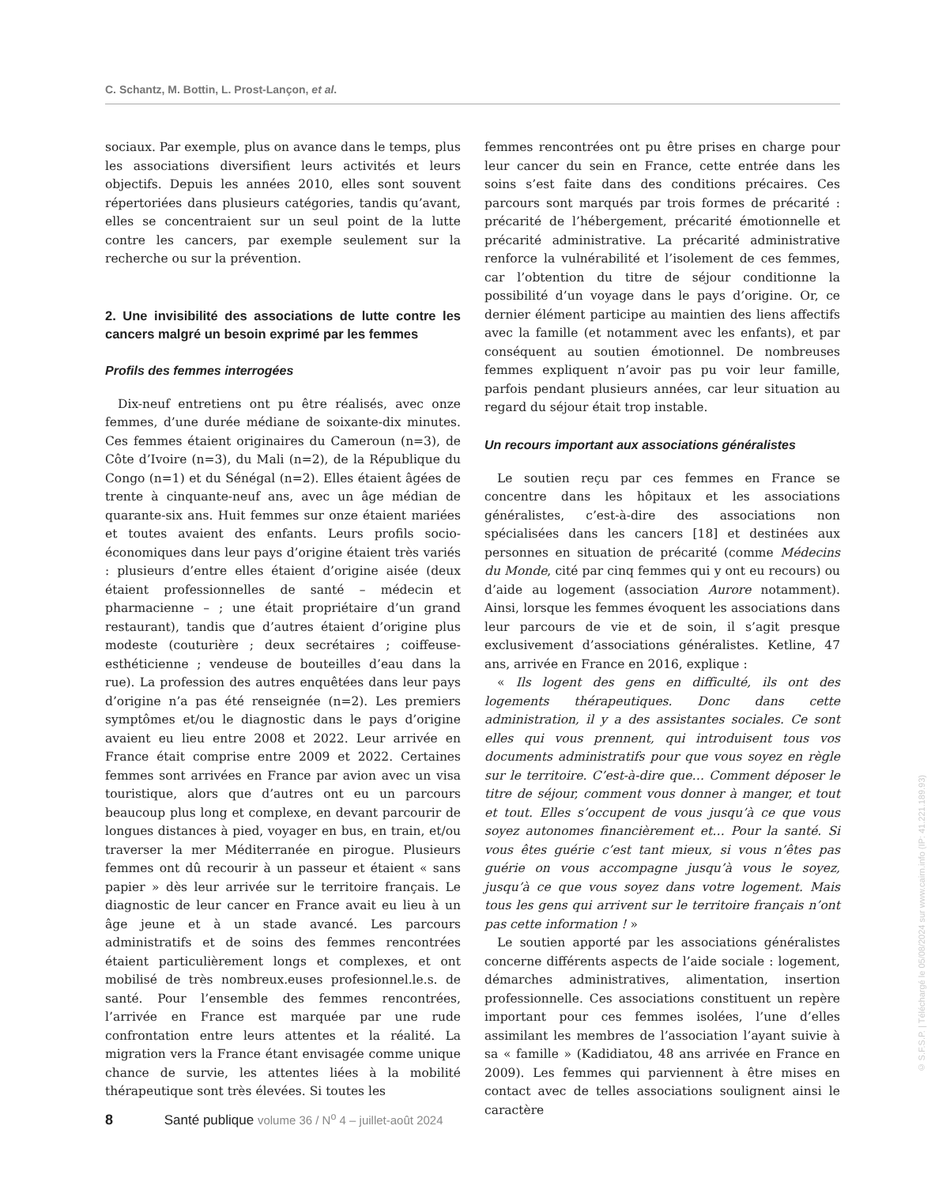C. Schantz, M. Bottin, L. Prost-Lançon, et al.
sociaux. Par exemple, plus on avance dans le temps, plus les associations diversifient leurs activités et leurs objectifs. Depuis les années 2010, elles sont souvent répertoriées dans plusieurs catégories, tandis qu’avant, elles se concentraient sur un seul point de la lutte contre les cancers, par exemple seulement sur la recherche ou sur la prévention.
2. Une invisibilité des associations de lutte contre les cancers malgré un besoin exprimé par les femmes
Profils des femmes interrogées
Dix-neuf entretiens ont pu être réalisés, avec onze femmes, d’une durée médiane de soixante-dix minutes. Ces femmes étaient originaires du Cameroun (n=3), de Côte d’Ivoire (n=3), du Mali (n=2), de la République du Congo (n=1) et du Sénégal (n=2). Elles étaient âgées de trente à cinquante-neuf ans, avec un âge médian de quarante-six ans. Huit femmes sur onze étaient mariées et toutes avaient des enfants. Leurs profils socio-économiques dans leur pays d’origine étaient très variés : plusieurs d’entre elles étaient d’origine aisée (deux étaient professionnelles de santé – médecin et pharmacienne – ; une était propriétaire d’un grand restaurant), tandis que d’autres étaient d’origine plus modeste (couturière ; deux secrétaires ; coiffeuse-esthéticienne ; vendeuse de bouteilles d’eau dans la rue). La profession des autres enquêtées dans leur pays d’origine n’a pas été renseignée (n=2). Les premiers symptômes et/ou le diagnostic dans le pays d’origine avaient eu lieu entre 2008 et 2022. Leur arrivée en France était comprise entre 2009 et 2022. Certaines femmes sont arrivées en France par avion avec un visa touristique, alors que d’autres ont eu un parcours beaucoup plus long et complexe, en devant parcourir de longues distances à pied, voyager en bus, en train, et/ou traverser la mer Méditerranée en pirogue. Plusieurs femmes ont dû recourir à un passeur et étaient « sans papier » dès leur arrivée sur le territoire français. Le diagnostic de leur cancer en France avait eu lieu à un âge jeune et à un stade avancé. Les parcours administratifs et de soins des femmes rencontrées étaient particulièrement longs et complexes, et ont mobilisé de très nombreux.euses profesionnel.le.s. de santé. Pour l’ensemble des femmes rencontrées, l’arrivée en France est marquée par une rude confrontation entre leurs attentes et la réalité. La migration vers la France étant envisagée comme unique chance de survie, les attentes liées à la mobilité thérapeutique sont très élevées. Si toutes les
femmes rencontrées ont pu être prises en charge pour leur cancer du sein en France, cette entrée dans les soins s’est faite dans des conditions précaires. Ces parcours sont marqués par trois formes de précarité : précarité de l’hébergement, précarité émotionnelle et précarité administrative. La précarité administrative renforce la vulnérabilité et l’isolement de ces femmes, car l’obtention du titre de séjour conditionne la possibilité d’un voyage dans le pays d’origine. Or, ce dernier élément participe au maintien des liens affectifs avec la famille (et notamment avec les enfants), et par conséquent au soutien émotionnel. De nombreuses femmes expliquent n’avoir pas pu voir leur famille, parfois pendant plusieurs années, car leur situation au regard du séjour était trop instable.
Un recours important aux associations généralistes
Le soutien reçu par ces femmes en France se concentre dans les hôpitaux et les associations généralistes, c’est-à-dire des associations non spécialisées dans les cancers [18] et destinées aux personnes en situation de précarité (comme Médecins du Monde, cité par cinq femmes qui y ont eu recours) ou d’aide au logement (association Aurore notamment). Ainsi, lorsque les femmes évoquent les associations dans leur parcours de vie et de soin, il s’agit presque exclusivement d’associations généralistes. Ketline, 47 ans, arrivée en France en 2016, explique :
« Ils logent des gens en difficulté, ils ont des logements thérapeutiques. Donc dans cette administration, il y a des assistantes sociales. Ce sont elles qui vous prennent, qui introduisent tous vos documents administratifs pour que vous soyez en règle sur le territoire. C’est-à-dire que… Comment déposer le titre de séjour, comment vous donner à manger, et tout et tout. Elles s’occupent de vous jusqu’à ce que vous soyez autonomes financièrement et… Pour la santé. Si vous êtes guérie c’est tant mieux, si vous n’êtes pas guérie on vous accompagne jusqu’à vous le soyez, jusqu’à ce que vous soyez dans votre logement. Mais tous les gens qui arrivent sur le territoire français n’ont pas cette information ! »
Le soutien apporté par les associations généralistes concerne différents aspects de l’aide sociale : logement, démarches administratives, alimentation, insertion professionnelle. Ces associations constituent un repère important pour ces femmes isolées, l’une d’elles assimilant les membres de l’association l’ayant suivie à sa « famille » (Kadidiatou, 48 ans arrivée en France en 2009). Les femmes qui parviennent à être mises en contact avec de telles associations soulignent ainsi le caractère
8 Santé publique volume 36 / N<sup>o</sup> 4 – juillet-août 2024
© S.F.S.P. | Téléchargé le 05/08/2024 sur www.cairn.info (IP: 41.221.189.93)